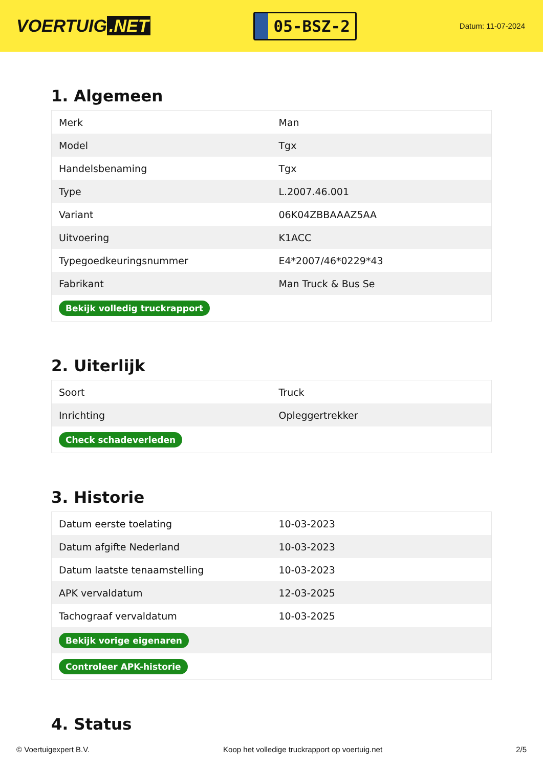VOERTUIG.NET
05-BSZ-2
Datum: 11-07-2024
1. Algemeen
| Merk | Man |
| Model | Tgx |
| Handelsbenaming | Tgx |
| Type | L.2007.46.001 |
| Variant | 06K04ZBBAAAZ5AA |
| Uitvoering | K1ACC |
| Typegoedkeuringsnummer | E4*2007/46*0229*43 |
| Fabrikant | Man Truck & Bus Se |
| Bekijk volledig truckrapport | |
2. Uiterlijk
| Soort | Truck |
| Inrichting | Opleggertrekker |
| Check schadeverleden | |
3. Historie
| Datum eerste toelating | 10-03-2023 |
| Datum afgifte Nederland | 10-03-2023 |
| Datum laatste tenaamstelling | 10-03-2023 |
| APK vervaldatum | 12-03-2025 |
| Tachograaf vervaldatum | 10-03-2025 |
| Bekijk vorige eigenaren | |
| Controleer APK-historie | |
4. Status
© Voertuigexpert B.V. Koop het volledige truckrapport op voertuig.net 2/5